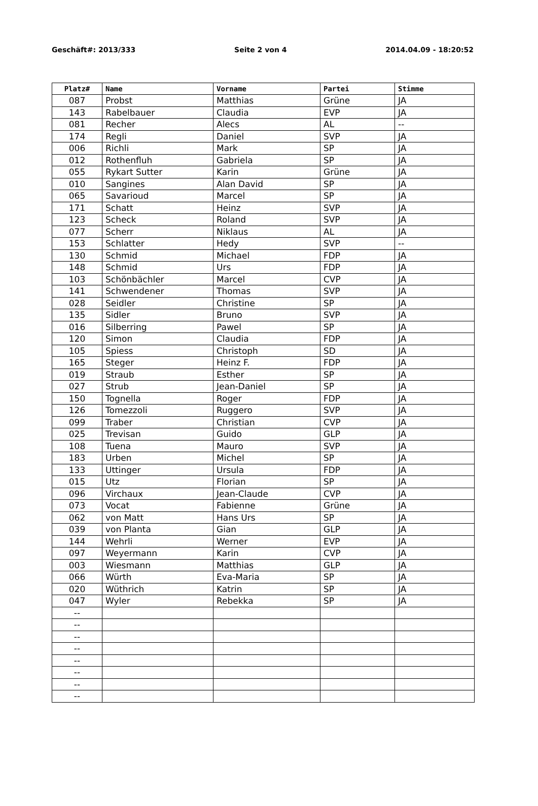Geschäft#: 2013/333 Seite 2 von 4 2014.04.09 - 18:20:52
| Platz# | Name | Vorname | Partei | Stimme |
| --- | --- | --- | --- | --- |
| 087 | Probst | Matthias | Grüne | JA |
| 143 | Rabelbauer | Claudia | EVP | JA |
| 081 | Recher | Alecs | AL | -- |
| 174 | Regli | Daniel | SVP | JA |
| 006 | Richli | Mark | SP | JA |
| 012 | Rothenfluh | Gabriela | SP | JA |
| 055 | Rykart Sutter | Karin | Grüne | JA |
| 010 | Sangines | Alan David | SP | JA |
| 065 | Savarioud | Marcel | SP | JA |
| 171 | Schatt | Heinz | SVP | JA |
| 123 | Scheck | Roland | SVP | JA |
| 077 | Scherr | Niklaus | AL | JA |
| 153 | Schlatter | Hedy | SVP | -- |
| 130 | Schmid | Michael | FDP | JA |
| 148 | Schmid | Urs | FDP | JA |
| 103 | Schönbächler | Marcel | CVP | JA |
| 141 | Schwendener | Thomas | SVP | JA |
| 028 | Seidler | Christine | SP | JA |
| 135 | Sidler | Bruno | SVP | JA |
| 016 | Silberring | Pawel | SP | JA |
| 120 | Simon | Claudia | FDP | JA |
| 105 | Spiess | Christoph | SD | JA |
| 165 | Steger | Heinz F. | FDP | JA |
| 019 | Straub | Esther | SP | JA |
| 027 | Strub | Jean-Daniel | SP | JA |
| 150 | Tognella | Roger | FDP | JA |
| 126 | Tomezzoli | Ruggero | SVP | JA |
| 099 | Traber | Christian | CVP | JA |
| 025 | Trevisan | Guido | GLP | JA |
| 108 | Tuena | Mauro | SVP | JA |
| 183 | Urben | Michel | SP | JA |
| 133 | Uttinger | Ursula | FDP | JA |
| 015 | Utz | Florian | SP | JA |
| 096 | Virchaux | Jean-Claude | CVP | JA |
| 073 | Vocat | Fabienne | Grüne | JA |
| 062 | von Matt | Hans Urs | SP | JA |
| 039 | von Planta | Gian | GLP | JA |
| 144 | Wehrli | Werner | EVP | JA |
| 097 | Weyermann | Karin | CVP | JA |
| 003 | Wiesmann | Matthias | GLP | JA |
| 066 | Würth | Eva-Maria | SP | JA |
| 020 | Wüthrich | Katrin | SP | JA |
| 047 | Wyler | Rebekka | SP | JA |
| -- | | | | |
| -- | | | | |
| -- | | | | |
| -- | | | | |
| -- | | | | |
| -- | | | | |
| -- | | | | |
| -- | | | | |